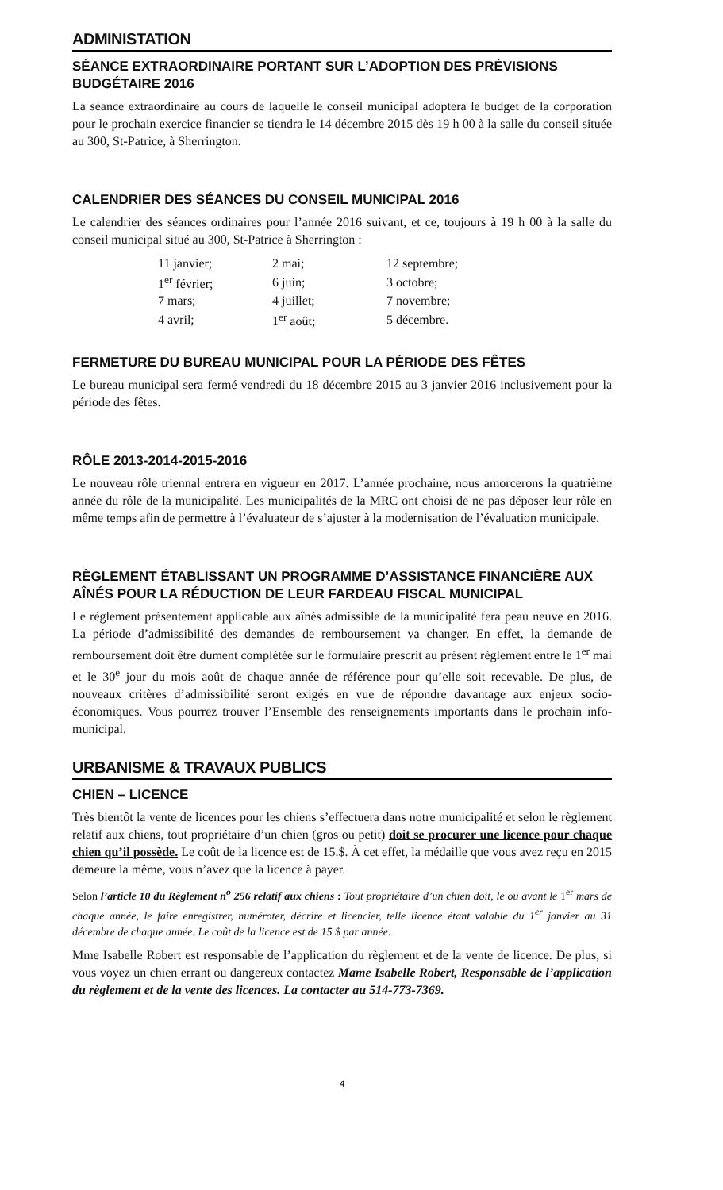ADMINISTATION
SÉANCE EXTRAORDINAIRE PORTANT SUR L’ADOPTION DES PRÉVISIONS BUDGÉTAIRE 2016
La séance extraordinaire au cours de laquelle le conseil municipal adoptera le budget de la corporation pour le prochain exercice financier se tiendra le 14 décembre 2015 dès 19 h 00 à la salle du conseil située au 300, St-Patrice, à Sherrington.
CALENDRIER DES SÉANCES DU CONSEIL MUNICIPAL 2016
Le calendrier des séances ordinaires pour l’année 2016 suivant, et ce, toujours à 19 h 00 à la salle du conseil municipal situé au 300, St-Patrice à Sherrington :
| 11 janvier; | 2 mai; | 12 septembre; |
| 1<sup>er</sup> février; | 6 juin; | 3 octobre; |
| 7 mars; | 4 juillet; | 7 novembre; |
| 4 avril; | 1<sup>er</sup> août; | 5 décembre. |
FERMETURE DU BUREAU MUNICIPAL POUR LA PÉRIODE DES FÊTES
Le bureau municipal sera fermé vendredi du 18 décembre 2015 au 3 janvier 2016 inclusivement pour la période des fêtes.
RÔLE 2013-2014-2015-2016
Le nouveau rôle triennal entrera en vigueur en 2017. L’année prochaine, nous amorcerons la quatrième année du rôle de la municipalité. Les municipalités de la MRC ont choisi de ne pas déposer leur rôle en même temps afin de permettre à l’évaluateur de s’ajuster à la modernisation de l’évaluation municipale.
RÈGLEMENT ÉTABLISSANT UN PROGRAMME D’ASSISTANCE FINANCIÈRE AUX AÎNÉS POUR LA RÉDUCTION DE LEUR FARDEAU FISCAL MUNICIPAL
Le règlement présentement applicable aux aînés admissible de la municipalité fera peau neuve en 2016. La période d’admissibilité des demandes de remboursement va changer. En effet, la demande de remboursement doit être dument complétée sur le formulaire prescrit au présent règlement entre le 1<sup>er</sup> mai et le 30<sup>e</sup> jour du mois août de chaque année de référence pour qu’elle soit recevable. De plus, de nouveaux critères d’admissibilité seront exigés en vue de répondre davantage aux enjeux socio-économiques. Vous pourrez trouver l’Ensemble des renseignements importants dans le prochain info-municipal.
URBANISME & TRAVAUX PUBLICS
CHIEN – LICENCE
Très bientôt la vente de licences pour les chiens s’effectuera dans notre municipalité et selon le règlement relatif aux chiens, tout propriétaire d’un chien (gros ou petit) doit se procurer une licence pour chaque chien qu’il possède. Le coût de la licence est de 15.$. À cet effet, la médaille que vous avez reçu en 2015 demeure la même, vous n’avez que la licence à payer.
Selon l’article 10 du Règlement n<sup>o</sup> 256 relatif aux chiens : Tout propriétaire d’un chien doit, le ou avant le 1<sup>er</sup> mars de chaque année, le faire enregistrer, numéroter, décrire et licencier, telle licence étant valable du 1<sup>er</sup> janvier au 31 décembre de chaque année. Le coût de la licence est de 15 $ par année.
Mme Isabelle Robert est responsable de l’application du règlement et de la vente de licence. De plus, si vous voyez un chien errant ou dangereux contactez Mame Isabelle Robert, Responsable de l’application du règlement et de la vente des licences. La contacter au 514-773-7369.
4